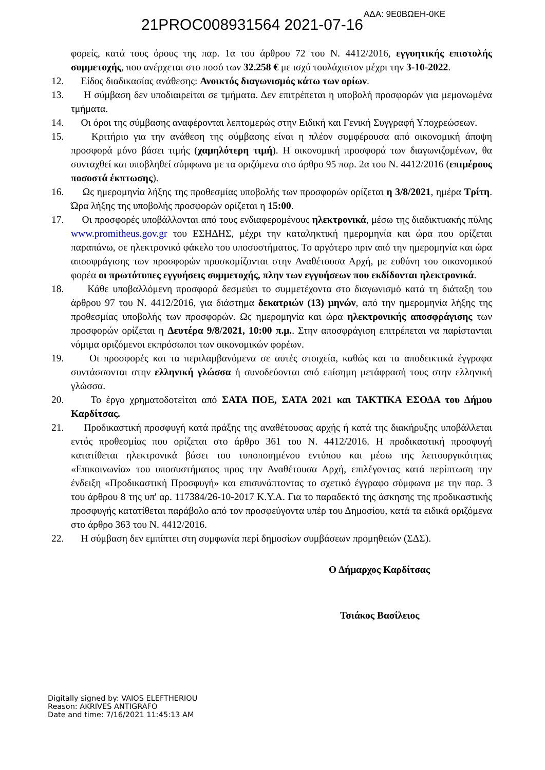ΑΔΑ: 9Ε0ΒΩΕΗ-0ΚΕ
21PROC008931564 2021-07-16
φορείς, κατά τους όρους της παρ. 1α του άρθρου 72 του Ν. 4412/2016, εγγυητικής επιστολής συμμετοχής, που ανέρχεται στο ποσό των 32.258 € με ισχύ τουλάχιστον μέχρι την 3-10-2022.
12. Είδος διαδικασίας ανάθεσης: Ανοικτός διαγωνισμός κάτω των ορίων.
13. Η σύμβαση δεν υποδιαιρείται σε τμήματα. Δεν επιτρέπεται η υποβολή προσφορών για μεμονωμένα τμήματα.
14. Οι όροι της σύμβασης αναφέρονται λεπτομερώς στην Ειδική και Γενική Συγγραφή Υποχρεώσεων.
15. Κριτήριο για την ανάθεση της σύμβασης είναι η πλέον συμφέρουσα από οικονομική άποψη προσφορά μόνο βάσει τιμής (χαμηλότερη τιμή). Η οικονομική προσφορά των διαγωνιζομένων, θα συνταχθεί και υποβληθεί σύμφωνα με τα οριζόμενα στο άρθρο 95 παρ. 2α του Ν. 4412/2016 (επιμέρους ποσοστά έκπτωσης).
16. Ως ημερομηνία λήξης της προθεσμίας υποβολής των προσφορών ορίζεται η 3/8/2021, ημέρα Τρίτη. Ώρα λήξης της υποβολής προσφορών ορίζεται η 15:00.
17. Οι προσφορές υποβάλλονται από τους ενδιαφερομένους ηλεκτρονικά, μέσω της διαδικτυακής πύλης www.promitheus.gov.gr του ΕΣΗΔΗΣ, μέχρι την καταληκτική ημερομηνία και ώρα που ορίζεται παραπάνω, σε ηλεκτρονικό φάκελο του υποσυστήματος. Το αργότερο πριν από την ημερομηνία και ώρα αποσφράγισης των προσφορών προσκομίζονται στην Αναθέτουσα Αρχή, με ευθύνη του οικονομικού φορέα οι πρωτότυπες εγγυήσεις συμμετοχής, πλην των εγγυήσεων που εκδίδονται ηλεκτρονικά.
18. Κάθε υποβαλλόμενη προσφορά δεσμεύει το συμμετέχοντα στο διαγωνισμό κατά τη διάταξη του άρθρου 97 του Ν. 4412/2016, για διάστημα δεκατριών (13) μηνών, από την ημερομηνία λήξης της προθεσμίας υποβολής των προσφορών. Ως ημερομηνία και ώρα ηλεκτρονικής αποσφράγισης των προσφορών ορίζεται η Δευτέρα 9/8/2021, 10:00 π.μ.. Στην αποσφράγιση επιτρέπεται να παρίστανται νόμιμα οριζόμενοι εκπρόσωποι των οικονομικών φορέων.
19. Οι προσφορές και τα περιλαμβανόμενα σε αυτές στοιχεία, καθώς και τα αποδεικτικά έγγραφα συντάσσονται στην ελληνική γλώσσα ή συνοδεύονται από επίσημη μετάφρασή τους στην ελληνική γλώσσα.
20. Το έργο χρηματοδοτείται από ΣΑΤΑ ΠΟΕ, ΣΑΤΑ 2021 και ΤΑΚΤΙΚΑ ΕΣΟΔΑ του Δήμου Καρδίτσας.
21. Προδικαστική προσφυγή κατά πράξης της αναθέτουσας αρχής ή κατά της διακήρυξης υποβάλλεται εντός προθεσμίας που ορίζεται στο άρθρο 361 του Ν. 4412/2016. Η προδικαστική προσφυγή κατατίθεται ηλεκτρονικά βάσει του τυποποιημένου εντύπου και μέσω της λειτουργικότητας «Επικοινωνία» του υποσυστήματος προς την Αναθέτουσα Αρχή, επιλέγοντας κατά περίπτωση την ένδειξη «Προδικαστική Προσφυγή» και επισυνάπτοντας το σχετικό έγγραφο σύμφωνα με την παρ. 3 του άρθρου 8 της υπ' αρ. 117384/26-10-2017 Κ.Υ.Α. Για το παραδεκτό της άσκησης της προδικαστικής προσφυγής κατατίθεται παράβολο από τον προσφεύγοντα υπέρ του Δημοσίου, κατά τα ειδικά οριζόμενα στο άρθρο 363 του Ν. 4412/2016.
22. Η σύμβαση δεν εμπίπτει στη συμφωνία περί δημοσίων συμβάσεων προμηθειών (ΣΔΣ).
Ο Δήμαρχος Καρδίτσας
Τσιάκος Βασίλειος
Digitally signed by: VAIOS ELEFTHERIOU
Reason: AKRIVES ANTIGRAFO
Date and time: 7/16/2021 11:45:13 AM